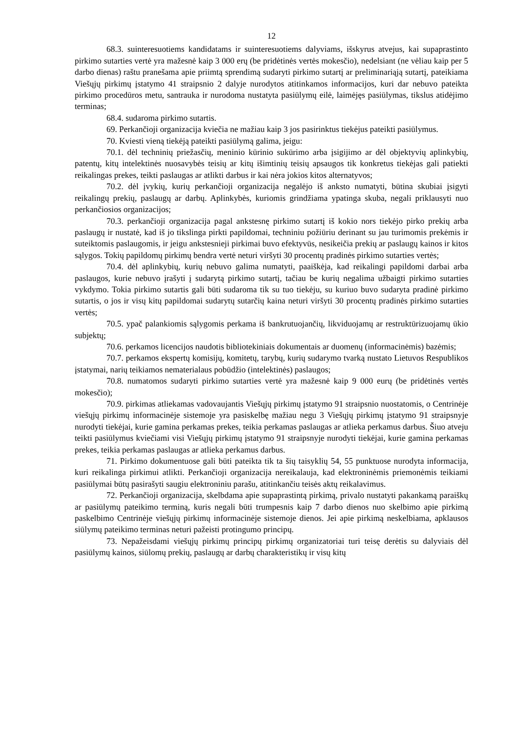12
68.3. suinteresuotiems kandidatams ir suinteresuotiems dalyviams, išskyrus atvejus, kai supaprastinto pirkimo sutarties vertė yra mažesnė kaip 3 000 erų (be pridėtinės vertės mokesčio), nedelsiant (ne vėliau kaip per 5 darbo dienas) raštu pranešama apie priimtą sprendimą sudaryti pirkimo sutartį ar preliminariąją sutartį, pateikiama Viešųjų pirkimų įstatymo 41 straipsnio 2 dalyje nurodytos atitinkamos informacijos, kuri dar nebuvo pateikta pirkimo procedūros metu, santrauka ir nurodoma nustatyta pasiūlymų eilė, laimėjęs pasiūlymas, tikslus atidėjimo terminas;
68.4. sudaroma pirkimo sutartis.
69. Perkančioji organizacija kviečia ne mažiau kaip 3 jos pasirinktus tiekėjus pateikti pasiūlymus.
70. Kviesti vieną tiekėją pateikti pasiūlymą galima, jeigu:
70.1. dėl techninių priežasčių, meninio kūrinio sukūrimo arba įsigijimo ar dėl objektyvių aplinkybių, patentų, kitų intelektinės nuosavybės teisių ar kitų išimtinių teisių apsaugos tik konkretus tiekėjas gali patiekti reikalingas prekes, teikti paslaugas ar atlikti darbus ir kai nėra jokios kitos alternatyvos;
70.2. dėl įvykių, kurių perkančioji organizacija negalėjo iš anksto numatyti, būtina skubiai įsigyti reikalingų prekių, paslaugų ar darbų. Aplinkybės, kuriomis grindžiama ypatinga skuba, negali priklausyti nuo perkančiosios organizacijos;
70.3. perkančioji organizacija pagal ankstesnę pirkimo sutartį iš kokio nors tiekėjo pirko prekių arba paslaugų ir nustatė, kad iš jo tikslinga pirkti papildomai, techniniu požiūriu derinant su jau turimomis prekėmis ir suteiktomis paslaugomis, ir jeigu ankstesnieji pirkimai buvo efektyvūs, nesikeičia prekių ar paslaugų kainos ir kitos sąlygos. Tokių papildomų pirkimų bendra vertė neturi viršyti 30 procentų pradinės pirkimo sutarties vertės;
70.4. dėl aplinkybių, kurių nebuvo galima numatyti, paaiškėja, kad reikalingi papildomi darbai arba paslaugos, kurie nebuvo įrašyti į sudarytą pirkimo sutartį, tačiau be kurių negalima užbaigti pirkimo sutarties vykdymo. Tokia pirkimo sutartis gali būti sudaroma tik su tuo tiekėju, su kuriuo buvo sudaryta pradinė pirkimo sutartis, o jos ir visų kitų papildomai sudarytų sutarčių kaina neturi viršyti 30 procentų pradinės pirkimo sutarties vertės;
70.5. ypač palankiomis sąlygomis perkama iš bankrutuojančių, likviduojamų ar restruktūrizuojamų ūkio subjektų;
70.6. perkamos licencijos naudotis bibliotekiniais dokumentais ar duomenų (informacinėmis) bazėmis;
70.7. perkamos ekspertų komisijų, komitetų, tarybų, kurių sudarymo tvarką nustato Lietuvos Respublikos įstatymai, narių teikiamos nematerialaus pobūdžio (intelektinės) paslaugos;
70.8. numatomos sudaryti pirkimo sutarties vertė yra mažesnė kaip 9 000 eurų (be pridėtinės vertės mokesčio);
70.9. pirkimas atliekamas vadovaujantis Viešųjų pirkimų įstatymo 91 straipsnio nuostatomis, o Centrinėje viešųjų pirkimų informacinėje sistemoje yra pasiskelbę mažiau negu 3 Viešųjų pirkimų įstatymo 91 straipsnyje nurodyti tiekėjai, kurie gamina perkamas prekes, teikia perkamas paslaugas ar atlieka perkamus darbus. Šiuo atveju teikti pasiūlymus kviečiami visi Viešųjų pirkimų įstatymo 91 straipsnyje nurodyti tiekėjai, kurie gamina perkamas prekes, teikia perkamas paslaugas ar atlieka perkamus darbus.
71. Pirkimo dokumentuose gali būti pateikta tik ta šių taisyklių 54, 55 punktuose nurodyta informacija, kuri reikalinga pirkimui atlikti. Perkančioji organizacija nereikalauja, kad elektroninėmis priemonėmis teikiami pasiūlymai būtų pasirašyti saugiu elektroniniu parašu, atitinkančiu teisės aktų reikalavimus.
72. Perkančioji organizacija, skelbdama apie supaprastintą pirkimą, privalo nustatyti pakankamą paraiškų ar pasiūlymų pateikimo terminą, kuris negali būti trumpesnis kaip 7 darbo dienos nuo skelbimo apie pirkimą paskelbimo Centrinėje viešųjų pirkimų informacinėje sistemoje dienos. Jei apie pirkimą neskelbiama, apklausos siūlymų pateikimo terminas neturi pažeisti protingumo principų.
73. Nepažeisdami viešųjų pirkimų principų pirkimų organizatoriai turi teisę derėtis su dalyviais dėl pasiūlymų kainos, siūlomų prekių, paslaugų ar darbų charakteristikų ir visų kitų